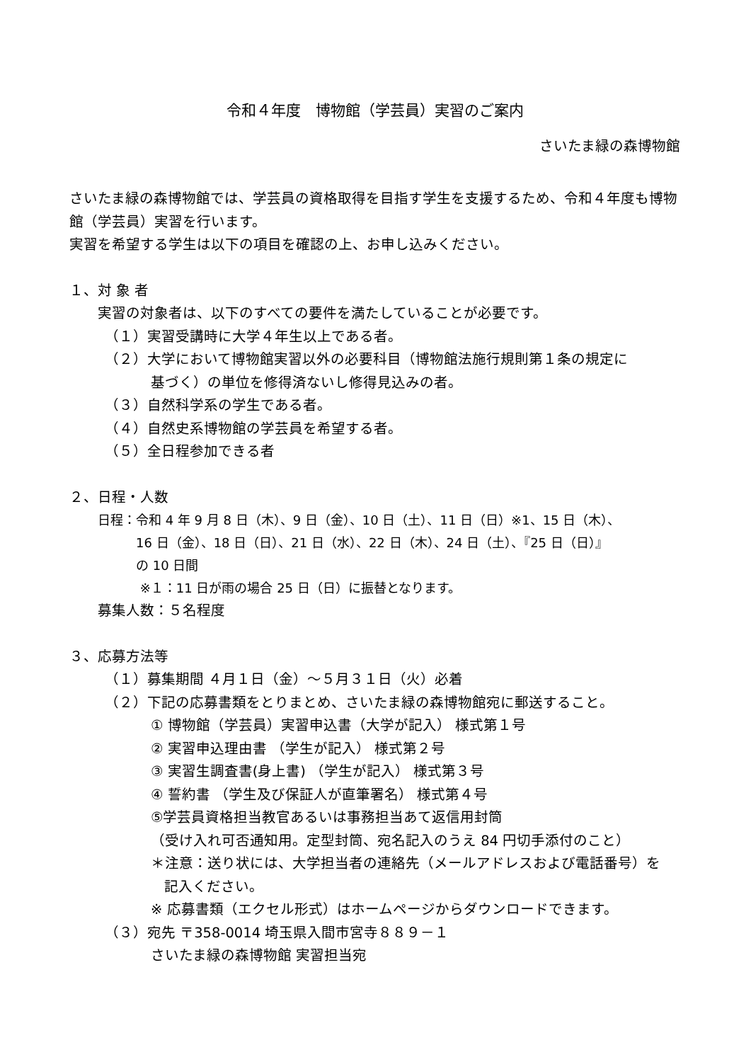令和４年度　博物館（学芸員）実習のご案内
さいたま緑の森博物館
さいたま緑の森博物館では、学芸員の資格取得を目指す学生を支援するため、令和４年度も博物館（学芸員）実習を行います。
実習を希望する学生は以下の項目を確認の上、お申し込みください。
１、対 象 者
実習の対象者は、以下のすべての要件を満たしていることが必要です。
（１）実習受講時に大学４年生以上である者。
（２）大学において博物館実習以外の必要科目（博物館法施行規則第１条の規定に
基づく）の単位を修得済ないし修得見込みの者。
（３）自然科学系の学生である者。
（４）自然史系博物館の学芸員を希望する者。
（５）全日程参加できる者
２、日程・人数
日程：令和 4 年 9 月 8 日（木）、9 日（金）、10 日（土）、11 日（日）※1、15 日（木）、
16 日（金）、18 日（日）、21 日（水）、22 日（木）、24 日（土）、『25 日（日）』
の 10 日間
※１：11 日が雨の場合 25 日（日）に振替となります。
募集人数：５名程度
３、応募方法等
（１）募集期間 ４月１日（金）～５月３１日（火）必着
（２）下記の応募書類をとりまとめ、さいたま緑の森博物館宛に郵送すること。
① 博物館（学芸員）実習申込書（大学が記入） 様式第１号
② 実習申込理由書 （学生が記入） 様式第２号
③ 実習生調査書(身上書) （学生が記入） 様式第３号
④ 誓約書 （学生及び保証人が直筆署名） 様式第４号
⑤学芸員資格担当教官あるいは事務担当あて返信用封筒
（受け入れ可否通知用。定型封筒、宛名記入のうえ 84 円切手添付のこと）
＊注意：送り状には、大学担当者の連絡先（メールアドレスおよび電話番号）を
記入ください。
※ 応募書類（エクセル形式）はホームページからダウンロードできます。
（３）宛先 〒358-0014 埼玉県入間市宮寺８８９－１
さいたま緑の森博物館 実習担当宛